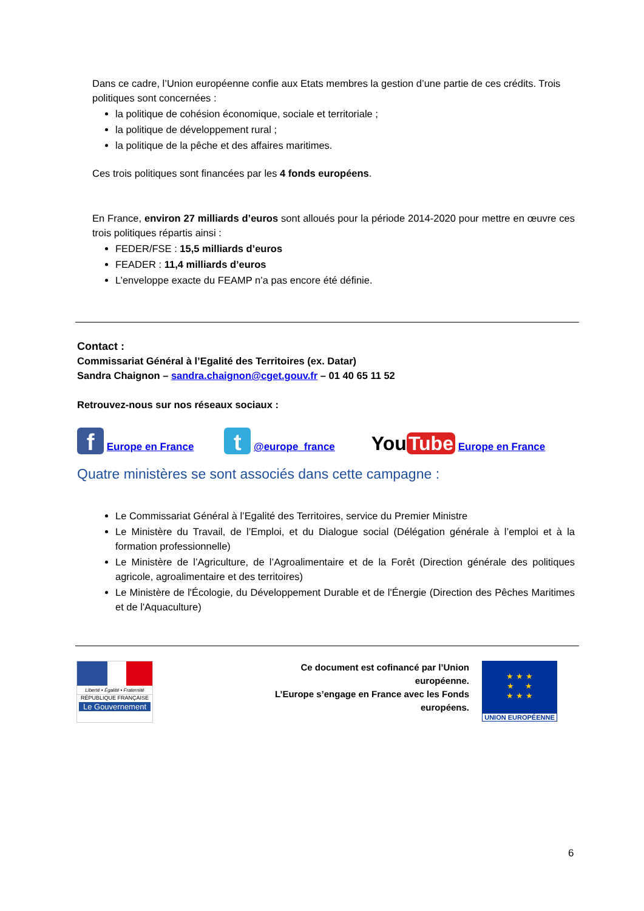Dans ce cadre, l’Union européenne confie aux Etats membres la gestion d’une partie de ces crédits. Trois politiques sont concernées :
la politique de cohésion économique, sociale et territoriale ;
la politique de développement rural ;
la politique de la pêche et des affaires maritimes.
Ces trois politiques sont financées par les 4 fonds européens.
En France, environ 27 milliards d’euros sont alloués pour la période 2014-2020 pour mettre en œuvre ces trois politiques répartis ainsi :
FEDER/FSE : 15,5 milliards d’euros
FEADER : 11,4 milliards d’euros
L’enveloppe exacte du FEAMP n’a pas encore été définie.
Contact :
Commissariat Général à l’Egalité des Territoires (ex. Datar)
Sandra Chaignon – sandra.chaignon@cget.gouv.fr – 01 40 65 11 52
Retrouvez-nous sur nos réseaux sociaux :
f Europe en France t @europe_france You Tube Europe en France
Quatre ministères se sont associés dans cette campagne :
Le Commissariat Général à l’Egalité des Territoires, service du Premier Ministre
Le Ministère du Travail, de l’Emploi, et du Dialogue social (Délégation générale à l’emploi et à la formation professionnelle)
Le Ministère de l’Agriculture, de l’Agroalimentaire et de la Forêt (Direction générale des politiques agricole, agroalimentaire et des territoires)
Le Ministère de l'Écologie, du Développement Durable et de l'Énergie (Direction des Pêches Maritimes et de l'Aquaculture)
Liberté • Égalité • Fraternité
RÉPUBLIQUE FRANÇAISE
Le Gouvernement
Ce document est cofinancé par l’Union européenne.
L’Europe s’engage en France avec les Fonds européens.
★ ★ ★
★ ★
★ ★ ★
UNION EUROPÉENNE
6